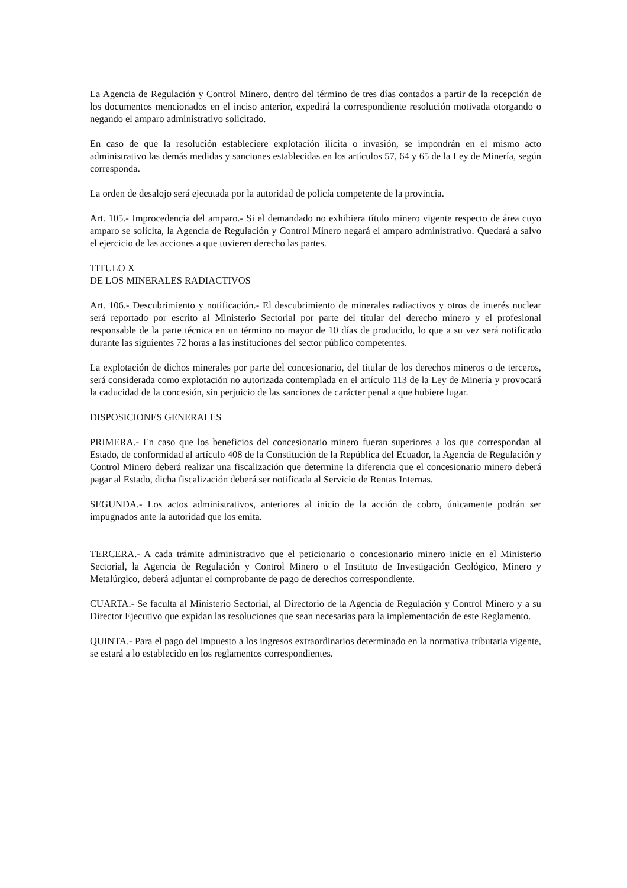La Agencia de Regulación y Control Minero, dentro del término de tres días contados a partir de la recepción de los documentos mencionados en el inciso anterior, expedirá la correspondiente resolución motivada otorgando o negando el amparo administrativo solicitado.
En caso de que la resolución estableciere explotación ilícita o invasión, se impondrán en el mismo acto administrativo las demás medidas y sanciones establecidas en los artículos 57, 64 y 65 de la Ley de Minería, según corresponda.
La orden de desalojo será ejecutada por la autoridad de policía competente de la provincia.
Art. 105.- Improcedencia del amparo.- Si el demandado no exhibiera título minero vigente respecto de área cuyo amparo se solicita, la Agencia de Regulación y Control Minero negará el amparo administrativo. Quedará a salvo el ejercicio de las acciones a que tuvieren derecho las partes.
TITULO X
DE LOS MINERALES RADIACTIVOS
Art. 106.- Descubrimiento y notificación.- El descubrimiento de minerales radiactivos y otros de interés nuclear será reportado por escrito al Ministerio Sectorial por parte del titular del derecho minero y el profesional responsable de la parte técnica en un término no mayor de 10 días de producido, lo que a su vez será notificado durante las siguientes 72 horas a las instituciones del sector público competentes.
La explotación de dichos minerales por parte del concesionario, del titular de los derechos mineros o de terceros, será considerada como explotación no autorizada contemplada en el artículo 113 de la Ley de Minería y provocará la caducidad de la concesión, sin perjuicio de las sanciones de carácter penal a que hubiere lugar.
DISPOSICIONES GENERALES
PRIMERA.- En caso que los beneficios del concesionario minero fueran superiores a los que correspondan al Estado, de conformidad al artículo 408 de la Constitución de la República del Ecuador, la Agencia de Regulación y Control Minero deberá realizar una fiscalización que determine la diferencia que el concesionario minero deberá pagar al Estado, dicha fiscalización deberá ser notificada al Servicio de Rentas Internas.
SEGUNDA.- Los actos administrativos, anteriores al inicio de la acción de cobro, únicamente podrán ser impugnados ante la autoridad que los emita.
TERCERA.- A cada trámite administrativo que el peticionario o concesionario minero inicie en el Ministerio Sectorial, la Agencia de Regulación y Control Minero o el Instituto de Investigación Geológico, Minero y Metalúrgico, deberá adjuntar el comprobante de pago de derechos correspondiente.
CUARTA.- Se faculta al Ministerio Sectorial, al Directorio de la Agencia de Regulación y Control Minero y a su Director Ejecutivo que expidan las resoluciones que sean necesarias para la implementación de este Reglamento.
QUINTA.- Para el pago del impuesto a los ingresos extraordinarios determinado en la normativa tributaria vigente, se estará a lo establecido en los reglamentos correspondientes.